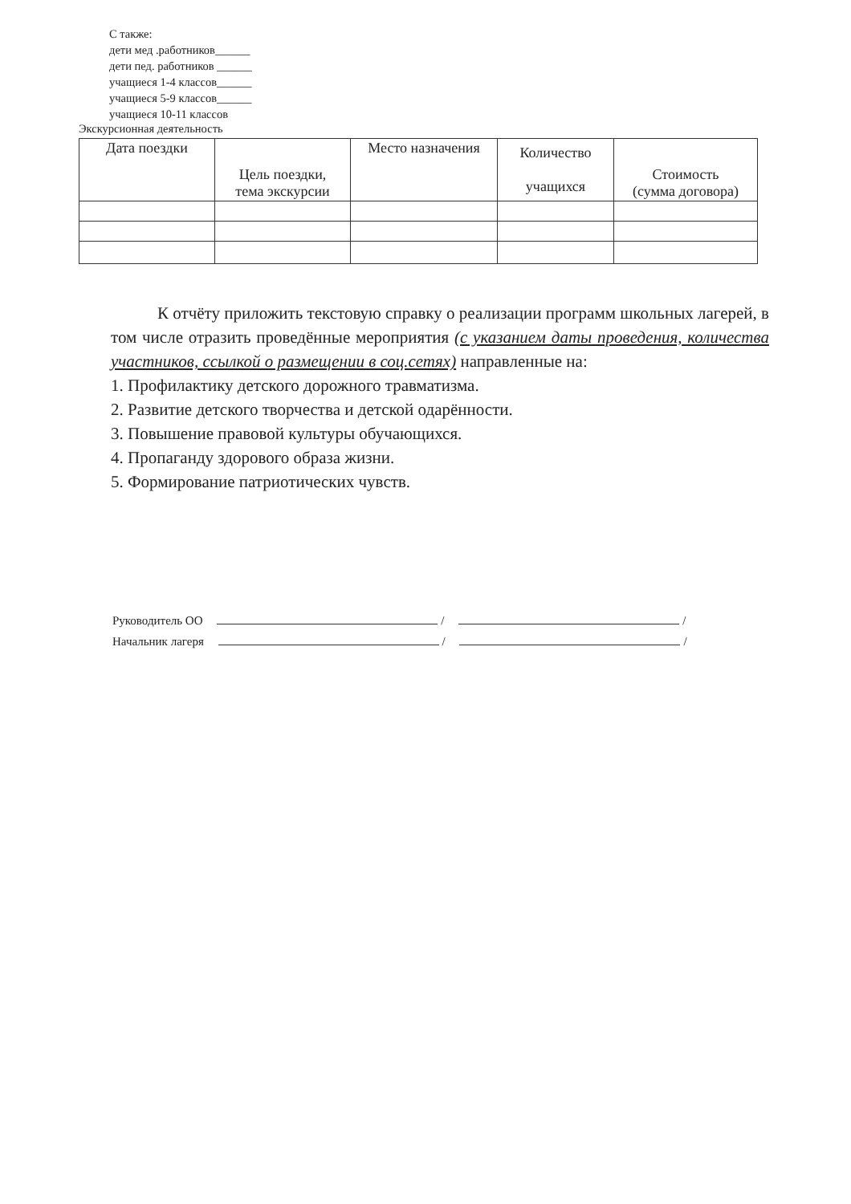С также:
дети мед .работников______
дети пед. работников ______
учащиеся 1-4 классов______
учащиеся 5-9 классов______
учащиеся 10-11 классов
Экскурсионная деятельность
| Дата поездки | Цель поездки, тема экскурсии | Место назначения | Количество учащихся | Стоимость (сумма договора) |
| --- | --- | --- | --- | --- |
К отчёту приложить текстовую справку о реализации программ школьных лагерей, в том числе отразить проведённые мероприятия (с указанием даты проведения, количества участников, ссылкой о размещении в соц.сетях) направленные на:
1. Профилактику детского дорожного травматизма.
2. Развитие детского творчества и детской одарённости.
3. Повышение правовой культуры обучающихся.
4. Пропаганду здорового образа жизни.
5. Формирование патриотических чувств.
Руководитель ОО / /
Начальник лагеря / /